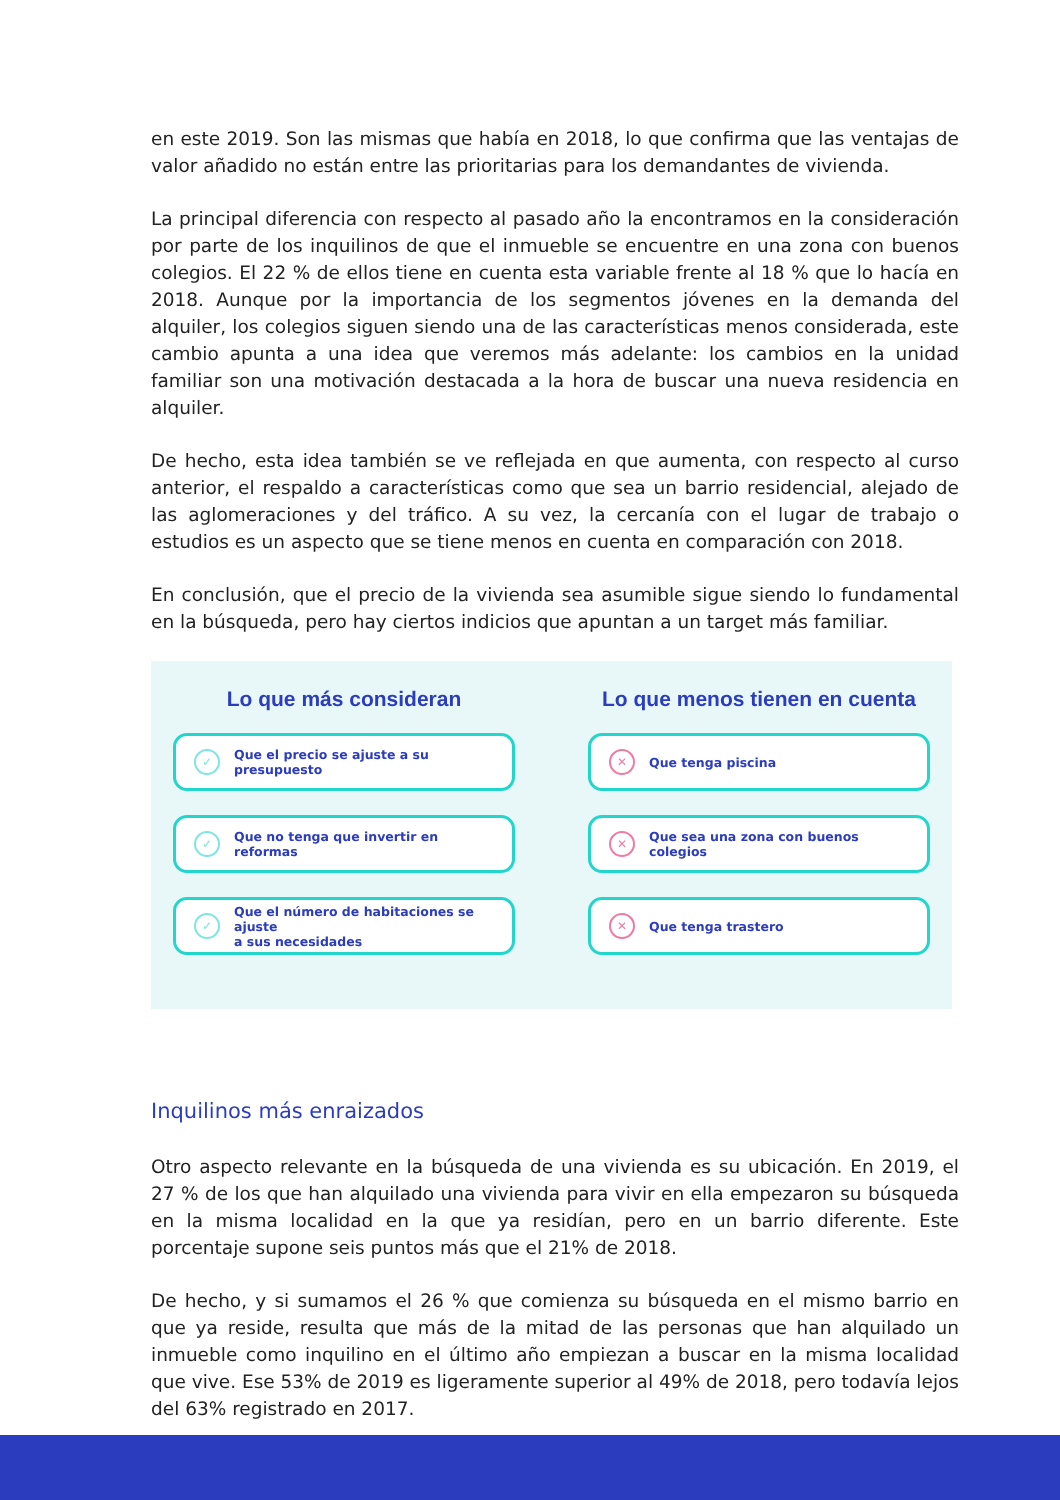en este 2019. Son las mismas que había en 2018, lo que confirma que las ventajas de valor añadido no están entre las prioritarias para los demandantes de vivienda.
La principal diferencia con respecto al pasado año la encontramos en la consideración por parte de los inquilinos de que el inmueble se encuentre en una zona con buenos colegios. El 22 % de ellos tiene en cuenta esta variable frente al 18 % que lo hacía en 2018. Aunque por la importancia de los segmentos jóvenes en la demanda del alquiler, los colegios siguen siendo una de las características menos considerada, este cambio apunta a una idea que veremos más adelante: los cambios en la unidad familiar son una motivación destacada a la hora de buscar una nueva residencia en alquiler.
De hecho, esta idea también se ve reflejada en que aumenta, con respecto al curso anterior, el respaldo a características como que sea un barrio residencial, alejado de las aglomeraciones y del tráfico. A su vez, la cercanía con el lugar de trabajo o estudios es un aspecto que se tiene menos en cuenta en comparación con 2018.
En conclusión, que el precio de la vivienda sea asumible sigue siendo lo fundamental en la búsqueda, pero hay ciertos indicios que apuntan a un target más familiar.
Lo que más consideran
✓ Que el precio se ajuste a su presupuesto
✓ Que no tenga que invertir en reformas
✓ Que el número de habitaciones se ajuste
a sus necesidades
Lo que menos tienen en cuenta
✕ Que tenga piscina
✕ Que sea una zona con buenos colegios
✕ Que tenga trastero
Inquilinos más enraizados
Otro aspecto relevante en la búsqueda de una vivienda es su ubicación. En 2019, el 27 % de los que han alquilado una vivienda para vivir en ella empezaron su búsqueda en la misma localidad en la que ya residían, pero en un barrio diferente. Este porcentaje supone seis puntos más que el 21% de 2018.
De hecho, y si sumamos el 26 % que comienza su búsqueda en el mismo barrio en que ya reside, resulta que más de la mitad de las personas que han alquilado un inmueble como inquilino en el último año empiezan a buscar en la misma localidad que vive. Ese 53% de 2019 es ligeramente superior al 49% de 2018, pero todavía lejos del 63% registrado en 2017.